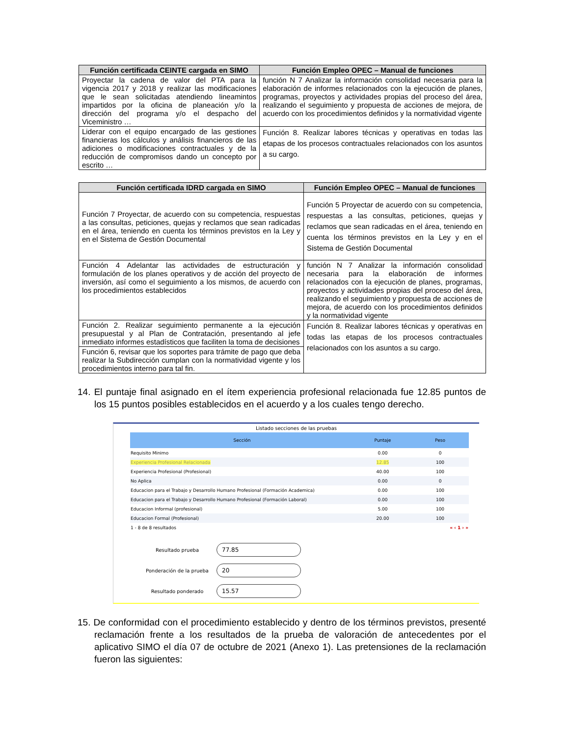| Función certificada CEINTE cargada en SIMO | Función Empleo OPEC – Manual de funciones |
| --- | --- |
| Proyectar la cadena de valor del PTA para la vigencia 2017 y 2018 y realizar las modificaciones que le sean solicitadas atendiendo lineamintos impartidos por la oficina de planeación y/o la dirección del programa y/o el despacho del Viceministro … | función N 7 Analizar la información consolidad necesaria para la elaboración de informes relacionados con la ejecución de planes, programas, proyectos y actividades propias del proceso del área, realizando el seguimiento y propuesta de acciones de mejora, de acuerdo con los procedimientos definidos y la normatividad vigente |
| Liderar con el equipo encargado de las gestiones financieras los cálculos y análisis financieros de las adiciones o modificaciones contractuales y de la reducción de compromisos dando un concepto por escrito … | Función 8. Realizar labores técnicas y operativas en todas las etapas de los procesos contractuales relacionados con los asuntos a su cargo. |
| Función certificada IDRD cargada en SIMO | Función Empleo OPEC – Manual de funciones |
| --- | --- |
| Función 7 Proyectar, de acuerdo con su competencia, respuestas a las consultas, peticiones, quejas y reclamos que sean radicadas en el área, teniendo en cuenta los términos previstos en la Ley y en el Sistema de Gestión Documental | Función 5 Proyectar de acuerdo con su competencia, respuestas a las consultas, peticiones, quejas y reclamos que sean radicadas en el área, teniendo en cuenta los términos previstos en la Ley y en el Sistema de Gestión Documental |
| Función 4 Adelantar las actividades de estructuración y formulación de los planes operativos y de acción del proyecto de inversión, así como el seguimiento a los mismos, de acuerdo con los procedimientos establecidos | función N 7 Analizar la información consolidad necesaria para la elaboración de informes relacionados con la ejecución de planes, programas, proyectos y actividades propias del proceso del área, realizando el seguimiento y propuesta de acciones de mejora, de acuerdo con los procedimientos definidos y la normatividad vigente |
| Función 2. Realizar seguimiento permanente a la ejecución presupuestal y al Plan de Contratación, presentando al jefe inmediato informes estadísticos que faciliten la toma de decisiones | Función 8. Realizar labores técnicas y operativas en todas las etapas de los procesos contractuales relacionados con los asuntos a su cargo. |
| Función 6, revisar que los soportes para trámite de pago que deba realizar la Subdirección cumplan con la normatividad vigente y los procedimientos interno para tal fin. | |
14. El puntaje final asignado en el ítem experiencia profesional relacionada fue 12.85 puntos de los 15 puntos posibles establecidos en el acuerdo y a los cuales tengo derecho.
Listado secciones de las pruebas
| Sección | Puntaje | Peso |
| --- | --- | --- |
| Requisito Minimo | 0.00 | 0 |
| Experiencia Profesional Relacionada | 12.85 | 100 |
| Experiencia Profesional (Profesional) | 40.00 | 100 |
| No Aplica | 0.00 | 0 |
| Educacion para el Trabajo y Desarrollo Humano Profesional (Formación Academica) | 0.00 | 100 |
| Educacion para el Trabajo y Desarrollo Humano Profesional (Formación Laboral) | 0.00 | 100 |
| Educacion Informal (profesional) | 5.00 | 100 |
| Educacion Formal (Profesional) | 20.00 | 100 |
| 1 - 8 de 8 resultados | | « ‹ 1 › » |
Resultado prueba
77.85
Ponderación de la prueba
20
Resultado ponderado
15.57
15. De conformidad con el procedimiento establecido y dentro de los términos previstos, presenté reclamación frente a los resultados de la prueba de valoración de antecedentes por el aplicativo SIMO el día 07 de octubre de 2021 (Anexo 1). Las pretensiones de la reclamación fueron las siguientes: